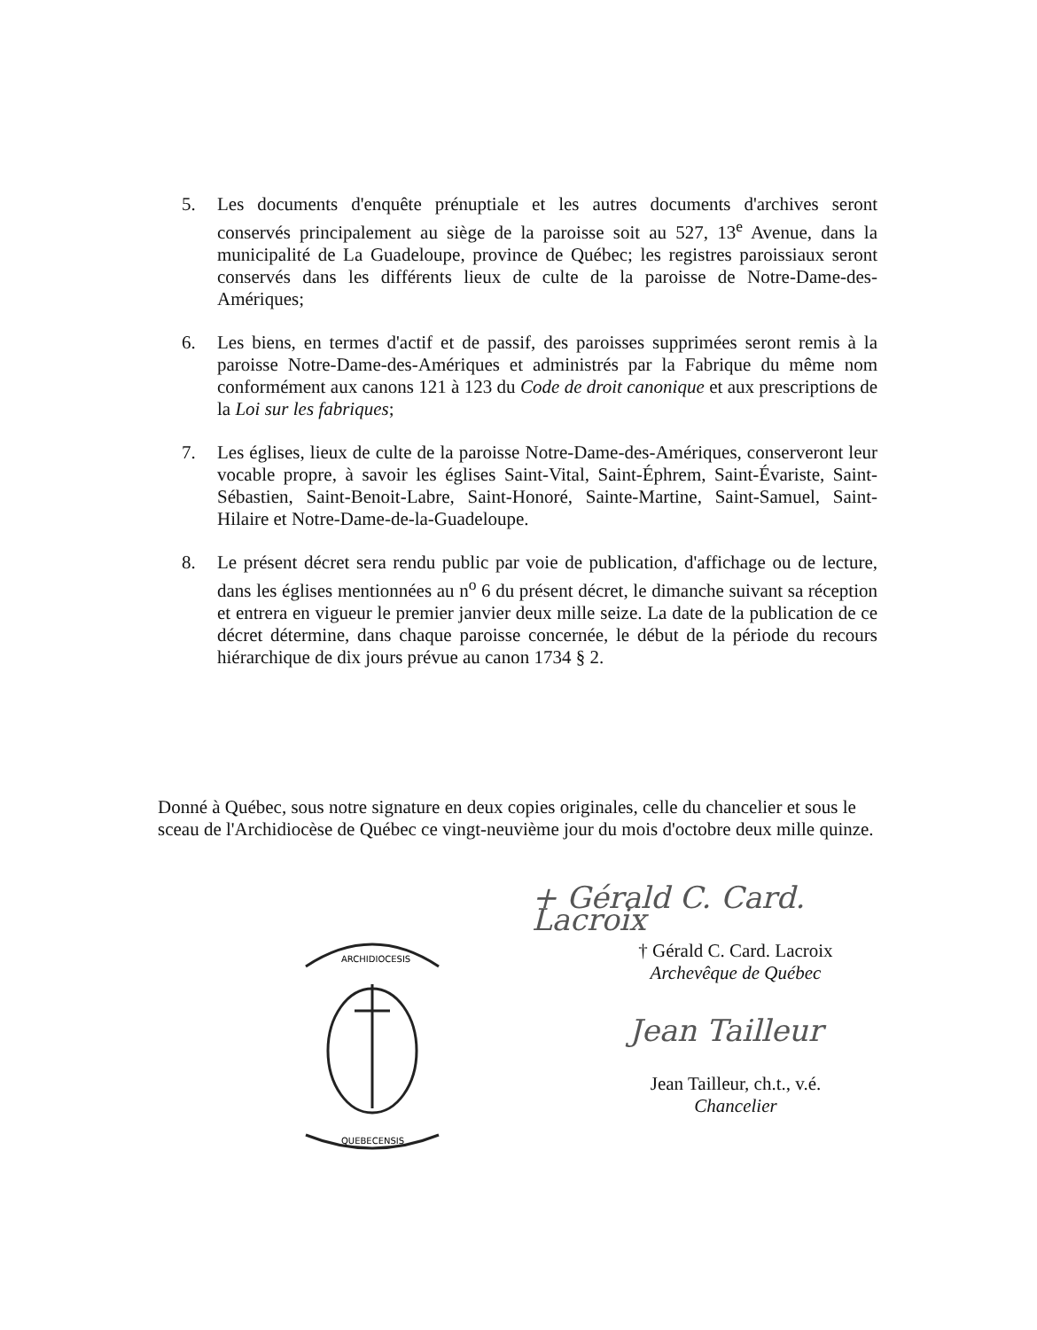5. Les documents d'enquête prénuptiale et les autres documents d'archives seront conservés principalement au siège de la paroisse soit au 527, 13<sup>e</sup> Avenue, dans la municipalité de La Guadeloupe, province de Québec; les registres paroissiaux seront conservés dans les différents lieux de culte de la paroisse de Notre-Dame-des-Amériques;
6. Les biens, en termes d'actif et de passif, des paroisses supprimées seront remis à la paroisse Notre-Dame-des-Amériques et administrés par la Fabrique du même nom conformément aux canons 121 à 123 du Code de droit canonique et aux prescriptions de la Loi sur les fabriques;
7. Les églises, lieux de culte de la paroisse Notre-Dame-des-Amériques, conserveront leur vocable propre, à savoir les églises Saint-Vital, Saint-Éphrem, Saint-Évariste, Saint-Sébastien, Saint-Benoit-Labre, Saint-Honoré, Sainte-Martine, Saint-Samuel, Saint-Hilaire et Notre-Dame-de-la-Guadeloupe.
8. Le présent décret sera rendu public par voie de publication, d'affichage ou de lecture, dans les églises mentionnées au n<sup>o</sup> 6 du présent décret, le dimanche suivant sa réception et entrera en vigueur le premier janvier deux mille seize. La date de la publication de ce décret détermine, dans chaque paroisse concernée, le début de la période du recours hiérarchique de dix jours prévue au canon 1734 § 2.
Donné à Québec, sous notre signature en deux copies originales, celle du chancelier et sous le sceau de l'Archidiocèse de Québec ce vingt-neuvième jour du mois d'octobre deux mille quinze.
ARCHIDIOCESIS
QUEBECENSIS
+ Gérald C. Card. Lacroix
† Gérald C. Card. Lacroix
Archevêque de Québec
Jean Tailleur
Jean Tailleur, ch.t., v.é.
Chancelier